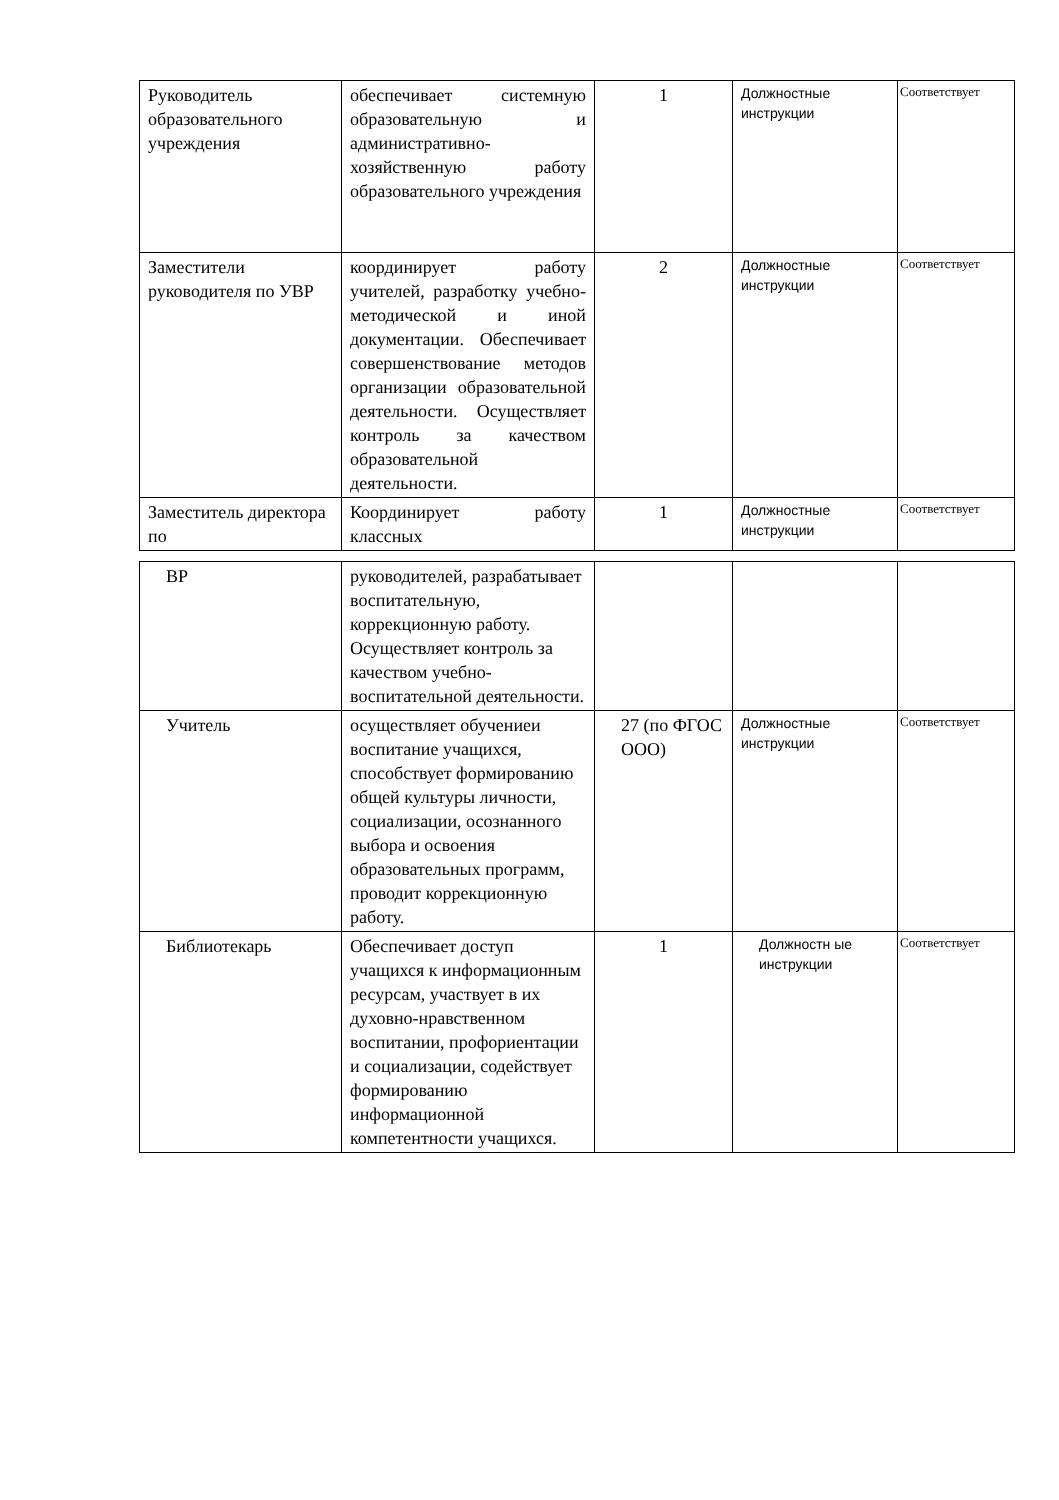| Руководитель образовательного учреждения | обеспечивает системную образовательную и административно-хозяйственную работу образовательного учреждения | 1 | Должностные инструкции | Соответствует |
| Заместители руководителя по УВР | координирует работу учителей, разработку учебно-методической и иной документации. Обеспечивает совершенствование методов организации образовательной деятельности. Осуществляет контроль за качеством образовательной деятельности. | 2 | Должностные инструкции | Соответствует |
| Заместитель директора по | Координирует работу классных | 1 | Должностные инструкции | Соответствует |
| ВР | руководителей, разрабатывает воспитательную, коррекционную работу. Осуществляет контроль за качеством учебно-воспитательной деятельности. | | | |
| Учитель | осуществляет обучениеи воспитание учащихся, способствует формированию общей культуры личности, социализации, осознанного выбора и освоения образовательных программ, проводит коррекционную работу. | 27 (по ФГОС ООО) | Должностные инструкции | Соответствует |
| Библиотекарь | Обеспечивает доступ учащихся к информационным ресурсам, участвует в их духовно-нравственном воспитании, профориентации и социализации, содействует формированию информационной компетентности учащихся. | 1 | Должностн ые инструкции | Соответствует |